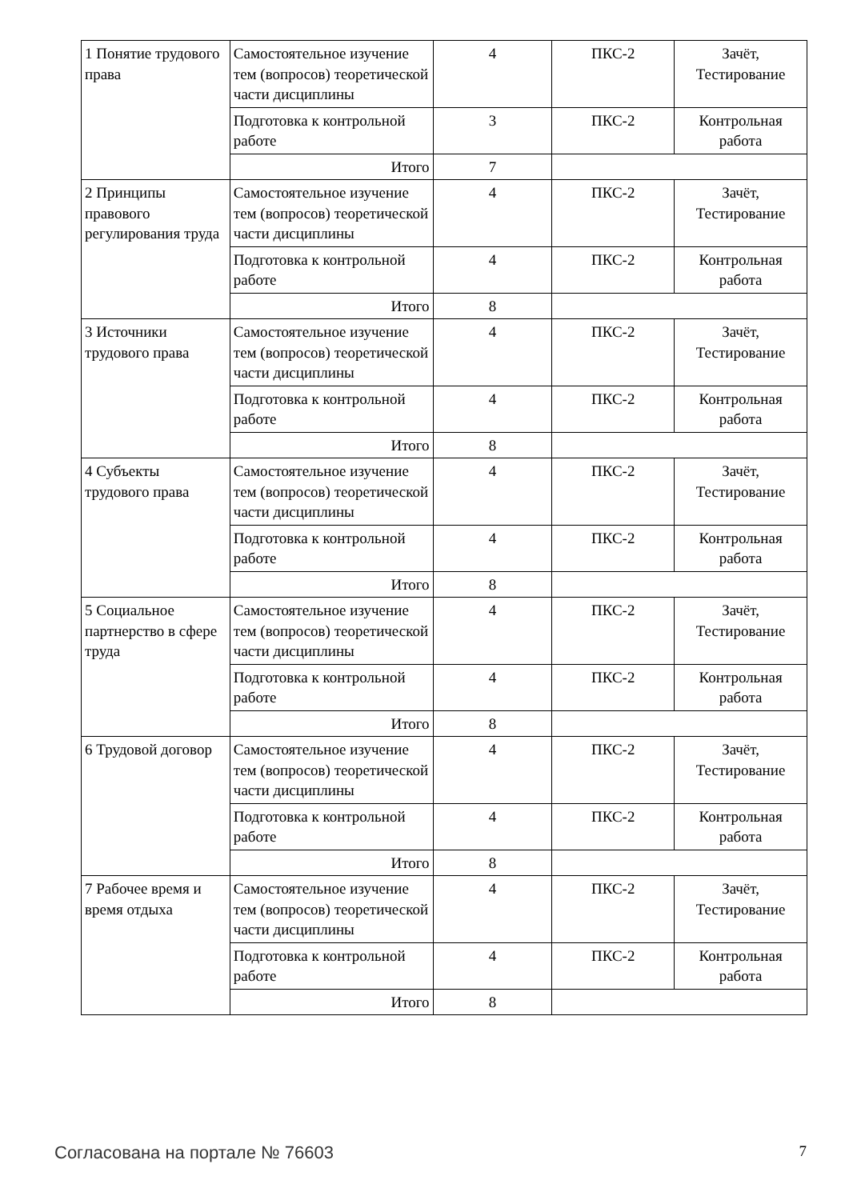| 1 Понятие трудового права | Самостоятельное изучение тем (вопросов) теоретической части дисциплины | 4 | ПКС-2 | Зачёт, Тестирование |
| | Подготовка к контрольной работе | 3 | ПКС-2 | Контрольная работа |
| | Итого | 7 | | |
| 2 Принципы правового регулирования труда | Самостоятельное изучение тем (вопросов) теоретической части дисциплины | 4 | ПКС-2 | Зачёт, Тестирование |
| | Подготовка к контрольной работе | 4 | ПКС-2 | Контрольная работа |
| | Итого | 8 | | |
| 3 Источники трудового права | Самостоятельное изучение тем (вопросов) теоретической части дисциплины | 4 | ПКС-2 | Зачёт, Тестирование |
| | Подготовка к контрольной работе | 4 | ПКС-2 | Контрольная работа |
| | Итого | 8 | | |
| 4 Субъекты трудового права | Самостоятельное изучение тем (вопросов) теоретической части дисциплины | 4 | ПКС-2 | Зачёт, Тестирование |
| | Подготовка к контрольной работе | 4 | ПКС-2 | Контрольная работа |
| | Итого | 8 | | |
| 5 Социальное партнерство в сфере труда | Самостоятельное изучение тем (вопросов) теоретической части дисциплины | 4 | ПКС-2 | Зачёт, Тестирование |
| | Подготовка к контрольной работе | 4 | ПКС-2 | Контрольная работа |
| | Итого | 8 | | |
| 6 Трудовой договор | Самостоятельное изучение тем (вопросов) теоретической части дисциплины | 4 | ПКС-2 | Зачёт, Тестирование |
| | Подготовка к контрольной работе | 4 | ПКС-2 | Контрольная работа |
| | Итого | 8 | | |
| 7 Рабочее время и время отдыха | Самостоятельное изучение тем (вопросов) теоретической части дисциплины | 4 | ПКС-2 | Зачёт, Тестирование |
| | Подготовка к контрольной работе | 4 | ПКС-2 | Контрольная работа |
| | Итого | 8 | | |
Согласована на портале № 76603 7